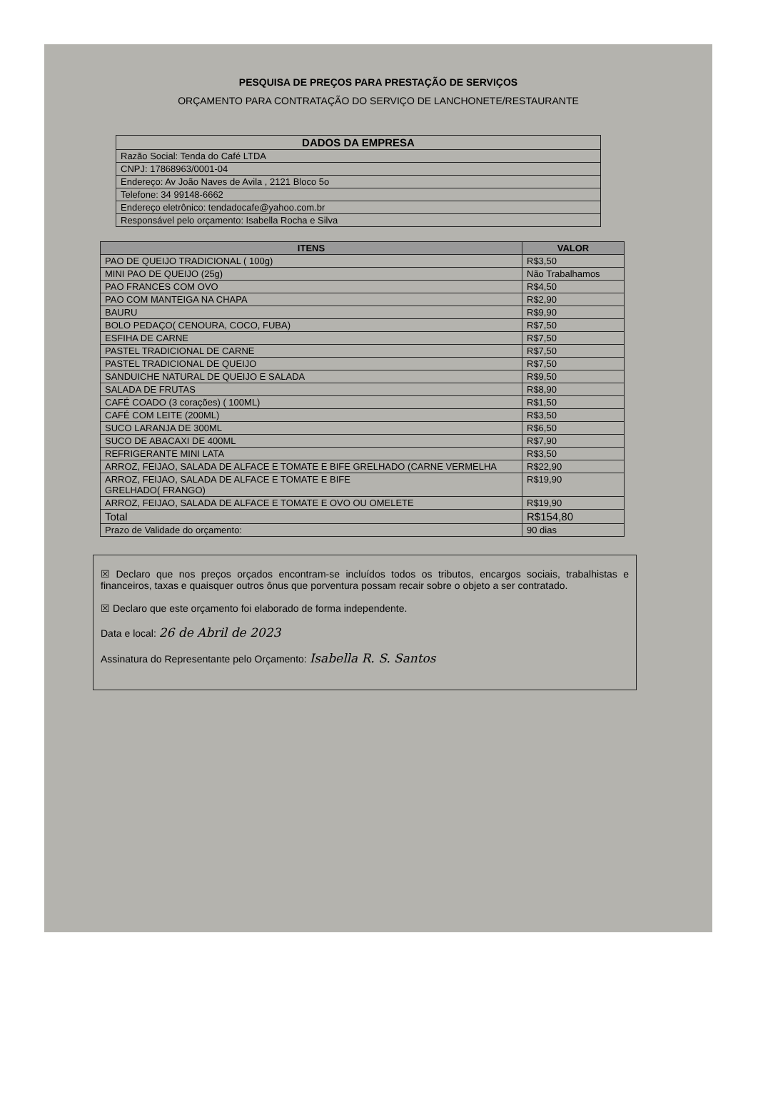PESQUISA DE PREÇOS PARA PRESTAÇÃO DE SERVIÇOS
ORÇAMENTO PARA CONTRATAÇÃO DO SERVIÇO DE LANCHONETE/RESTAURANTE
| DADOS DA EMPRESA |
| --- |
| Razão Social: Tenda do Café LTDA |
| CNPJ: 17868963/0001-04 |
| Endereço: Av João Naves de Avila , 2121 Bloco 5o |
| Telefone: 34 99148-6662 |
| Endereço eletrônico: tendadocafe@yahoo.com.br |
| Responsável pelo orçamento: Isabella Rocha e Silva |
| ITENS | VALOR |
| --- | --- |
| PAO DE QUEIJO TRADICIONAL ( 100g) | R$3,50 |
| MINI PAO DE QUEIJO (25g) | Não Trabalhamos |
| PAO FRANCES COM OVO | R$4,50 |
| PAO COM MANTEIGA NA CHAPA | R$2,90 |
| BAURU | R$9,90 |
| BOLO PEDAÇO( CENOURA, COCO, FUBA) | R$7,50 |
| ESFIHA DE CARNE | R$7,50 |
| PASTEL TRADICIONAL DE CARNE | R$7,50 |
| PASTEL TRADICIONAL DE QUEIJO | R$7,50 |
| SANDUICHE NATURAL DE QUEIJO E SALADA | R$9,50 |
| SALADA DE FRUTAS | R$8,90 |
| CAFÉ COADO (3 corações) ( 100ML) | R$1,50 |
| CAFÉ COM LEITE (200ML) | R$3,50 |
| SUCO LARANJA DE 300ML | R$6,50 |
| SUCO DE ABACAXI DE 400ML | R$7,90 |
| REFRIGERANTE MINI LATA | R$3,50 |
| ARROZ, FEIJAO, SALADA DE ALFACE E TOMATE E BIFE GRELHADO (CARNE VERMELHA | R$22,90 |
| ARROZ, FEIJAO, SALADA DE ALFACE E TOMATE E BIFE GRELHADO( FRANGO) | R$19,90 |
| ARROZ, FEIJAO, SALADA DE ALFACE E TOMATE E OVO OU OMELETE | R$19,90 |
| Total | R$154,80 |
| Prazo de Validade do orçamento: | 90 dias |
☒ Declaro que nos preços orçados encontram-se incluídos todos os tributos, encargos sociais, trabalhistas e financeiros, taxas e quaisquer outros ônus que porventura possam recair sobre o objeto a ser contratado.
☒ Declaro que este orçamento foi elaborado de forma independente.
Data e local: 26 de Abril de 2023
Assinatura do Representante pelo Orçamento: Isabella R. S. Santos